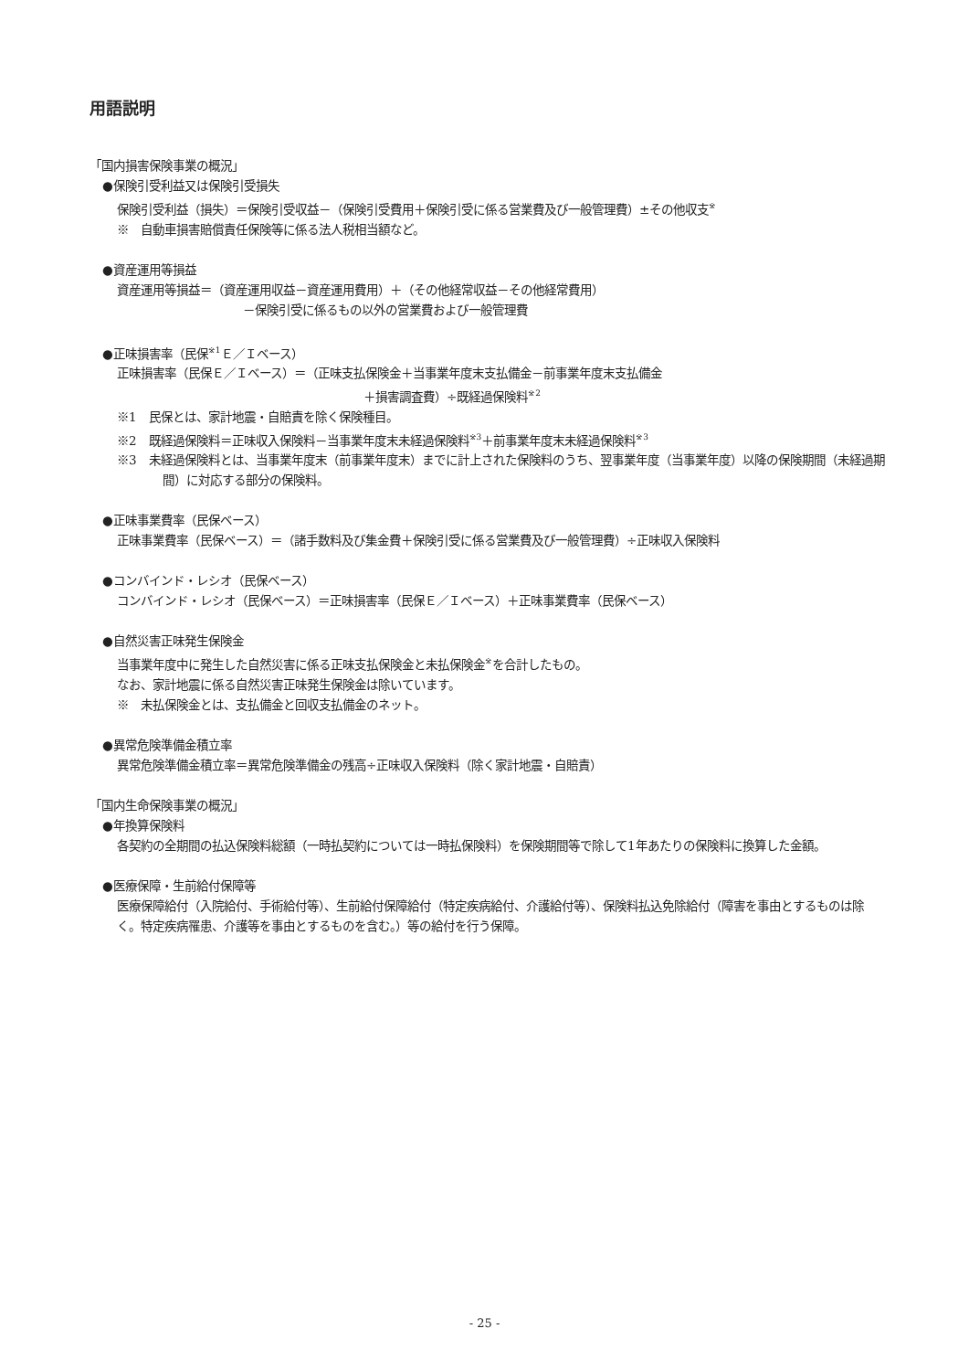用語説明
「国内損害保険事業の概況」
●保険引受利益又は保険引受損失
保険引受利益（損失）＝保険引受収益－（保険引受費用＋保険引受に係る営業費及び一般管理費）±その他収支<sup>※</sup>
※　自動車損害賠償責任保険等に係る法人税相当額など。
●資産運用等損益
資産運用等損益＝（資産運用収益－資産運用費用）＋（その他経常収益－その他経常費用）
－保険引受に係るもの以外の営業費および一般管理費
●正味損害率（民保<sup>※1</sup>Ｅ／Ｉベース）
正味損害率（民保Ｅ／Ｉベース）＝（正味支払保険金＋当事業年度末支払備金－前事業年度末支払備金
＋損害調査費）÷既経過保険料<sup>※2</sup>
※1　民保とは、家計地震・自賠責を除く保険種目。
※2　既経過保険料＝正味収入保険料－当事業年度末未経過保険料<sup>※3</sup>＋前事業年度末未経過保険料<sup>※3</sup>
※3　未経過保険料とは、当事業年度末（前事業年度末）までに計上された保険料のうち、翌事業年度（当事業年度）以降の保険期間（未経過期間）に対応する部分の保険料。
●正味事業費率（民保ベース）
正味事業費率（民保ベース）＝（諸手数料及び集金費＋保険引受に係る営業費及び一般管理費）÷正味収入保険料
●コンバインド・レシオ（民保ベース）
コンバインド・レシオ（民保ベース）＝正味損害率（民保Ｅ／Ｉベース）＋正味事業費率（民保ベース）
●自然災害正味発生保険金
当事業年度中に発生した自然災害に係る正味支払保険金と未払保険金<sup>※</sup>を合計したもの。
なお、家計地震に係る自然災害正味発生保険金は除いています。
※　未払保険金とは、支払備金と回収支払備金のネット。
●異常危険準備金積立率
異常危険準備金積立率＝異常危険準備金の残高÷正味収入保険料（除く家計地震・自賠責）
「国内生命保険事業の概況」
●年換算保険料
各契約の全期間の払込保険料総額（一時払契約については一時払保険料）を保険期間等で除して1年あたりの保険料に換算した金額。
●医療保障・生前給付保障等
医療保障給付（入院給付、手術給付等）、生前給付保障給付（特定疾病給付、介護給付等）、保険料払込免除給付（障害を事由とするものは除く。特定疾病罹患、介護等を事由とするものを含む。）等の給付を行う保障。
- 25 -